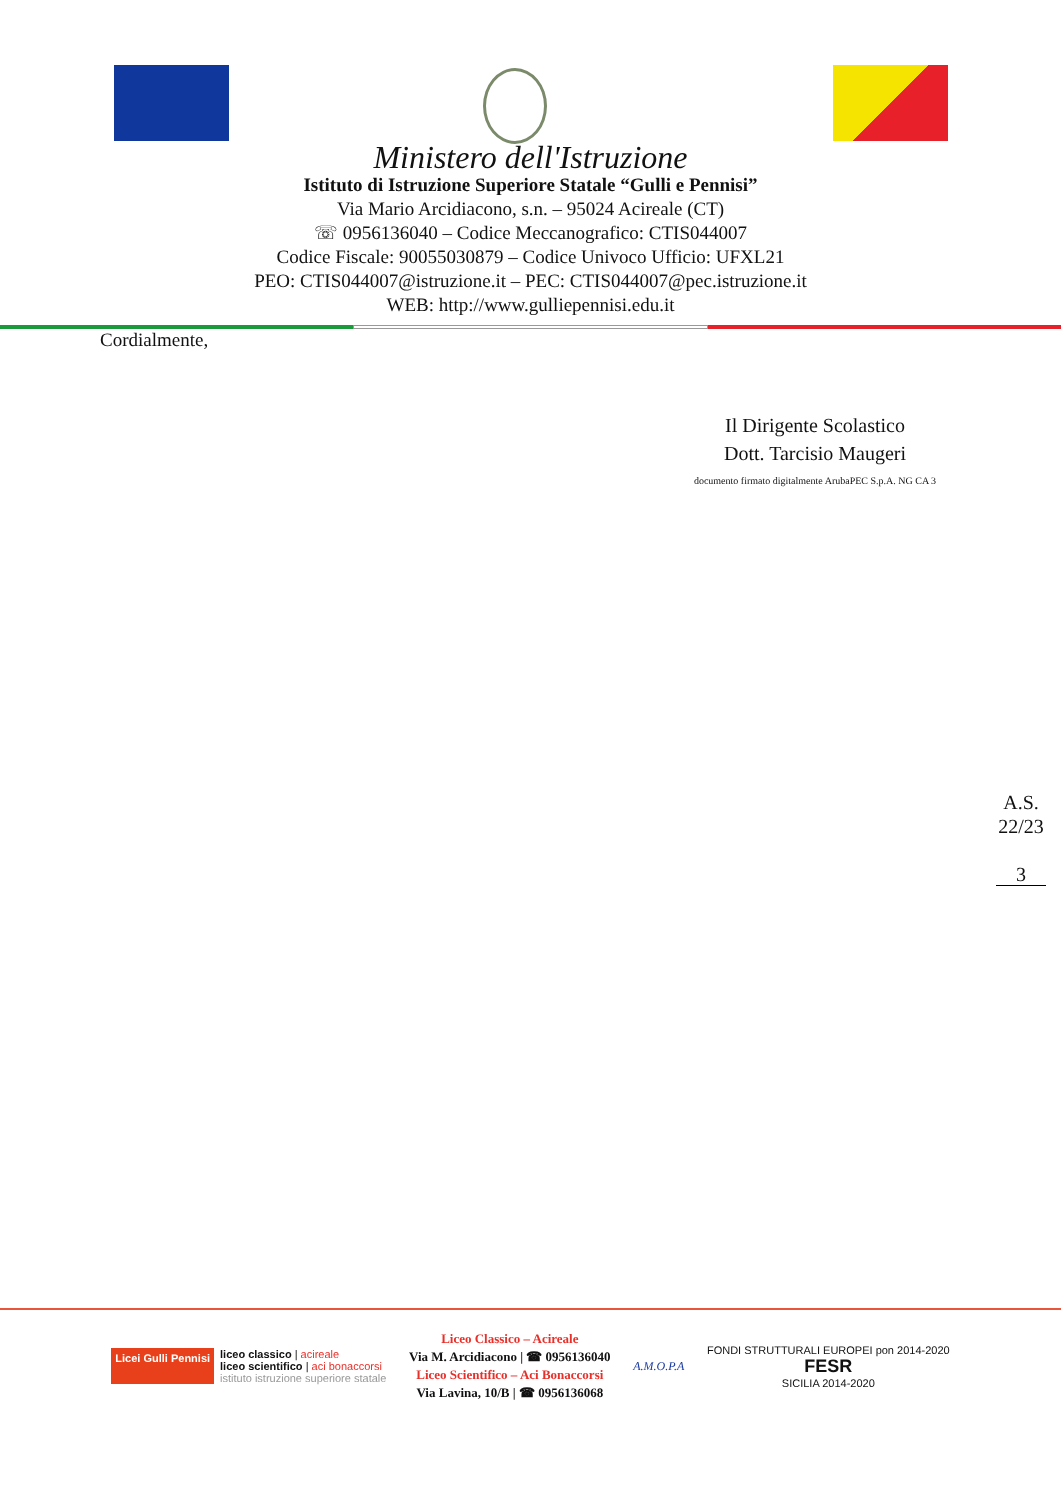Ministero dell'Istruzione
Istituto di Istruzione Superiore Statale “Gulli e Pennisi”
Via Mario Arcidiacono, s.n. – 95024 Acireale (CT)
☏ 0956136040 – Codice Meccanografico: CTIS044007
Codice Fiscale: 90055030879 – Codice Univoco Ufficio: UFXL21
PEO: CTIS044007@istruzione.it – PEC: CTIS044007@pec.istruzione.it
WEB: http://www.gulliepennisi.edu.it
Cordialmente,
Il Dirigente Scolastico
Dott. Tarcisio Maugeri
documento firmato digitalmente ArubaPEC S.p.A. NG CA 3
A.S.
22/23
3
Licei Gulli Pennisi
liceo classico | acireale
liceo scientifico | aci bonaccorsi
istituto istruzione superiore statale
Liceo Classico – Acireale
Via M. Arcidiacono | ☎ 0956136040
Liceo Scientifico – Aci Bonaccorsi
Via Lavina, 10/B | ☎ 0956136068
A.M.O.P.A
FONDI STRUTTURALI EUROPEI pon 2014-2020
FESR
SICILIA 2014-2020